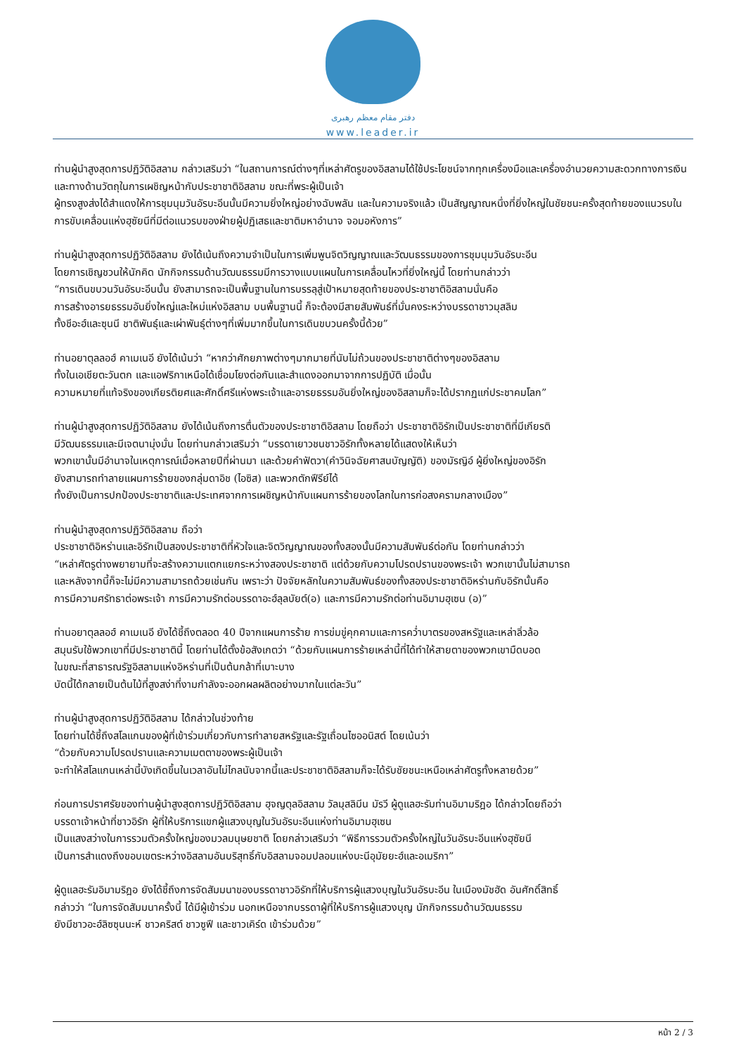دفتر مقام معظم رهبری
www.leader.ir
ท่านผู้นำสูงสุดการปฏิวัติอิสลาม กล่าวเสริมว่า “ในสถานการณ์ต่างๆที่เหล่าศัตรูของอิสลามได้ใช้ประโยชน์จากทุกเครื่องมือและเครื่องอำนวยความสะดวกทางการเงินและทางด้านวัตถุในการเผชิญหน้ากับประชาชาติอิสลาม ขณะที่พระผู้เป็นเจ้า
ผู้ทรงสูงส่งได้สำแดงให้การชุมนุมวันอัรบะอีนนั้นมีความยิ่งใหญ่อย่างฉับพลัน และในความจริงแล้ว เป็นสัญญาณหนึ่งที่ยิ่งใหญ่ในชัยชนะครั้งสุดท้ายของแนวรบในการขับเคลื่อนแห่งฮุซัยนีที่มีต่อแนวรบของฝ่ายผู้ปฏิเสธและชาติมหาอำนาจ จอมอหังการ”
ท่านผู้นำสูงสุดการปฏิวัติอิสลาม ยังได้เน้นถึงความจำเป็นในการเพิ่มพูนจิตวิญญาณและวัฒนธรรมของการชุมนุมวันอัรบะอีน
โดยการเชิญชวนให้นักคิด นักกิจกรรมด้านวัฒนธรรมมีการวางแบบแผนในการเคลื่อนไหวที่ยิ่งใหญ่นี้ โดยท่านกล่าวว่า
“การเดินขบวนวันอัรบะอีนนั้น ยังสามารถจะเป็นพื้นฐานในการบรรลุสู่เป้าหมายสุดท้ายของประชาชาติอิสลามนั่นคือ
การสร้างอารยธรรมอันยิ่งใหญ่และใหม่แห่งอิสลาม บนพื้นฐานนี้ ก็จะต้องมีสายสัมพันธ์ที่มั่นคงระหว่างบรรดาชาวมุสลิม
ทั้งชีอะฮ์และซุนนี ชาติพันธุ์และเผ่าพันธุ์ต่างๆที่เพิ่มมากขึ้นในการเดินขบวนครั้งนี้ด้วย”
ท่านอยาตุลลอฮ์ คาเมเนอี ยังได้เน้นว่า “หากว่าศักยภาพต่างๆมากมายที่นับไม่ถ้วนของประชาชาติต่างๆของอิสลาม
ทั้งในเอเชียตะวันตก และแอฟริกาเหนือได้เชื่อมโยงต่อกันและสำแดงออกมาจากการปฏิบัติ เมื่อนั้น
ความหมายที่แท้จริงของเกียรติยศและศักดิ์ศรีแห่งพระเจ้าและอารยธรรมอันยิ่งใหญ่ของอิสลามก็จะได้ปรากฏแก่ประชาคมโลก”
ท่านผู้นำสูงสุดการปฏิวัติอิสลาม ยังได้เน้นถึงการตื่นตัวของประชาชาติอิสลาม โดยถือว่า ประชาชาติอิรักเป็นประชาชาติที่มีเกียรติ
มีวัฒนธรรมและมีเจตนามุ่งมั่น โดยท่านกล่าวเสริมว่า “บรรดาเยาวชนชาวอิรักทั้งหลายได้แสดงให้เห็นว่า
พวกเขานั้นมีอำนาจในเหตุการณ์เมื่อหลายปีที่ผ่านมา และด้วยคำฟัตวา(คำวินิจฉัยศาสนบัญญัติ) ของมัรญิอ์ ผู้ยิ่งใหญ่ของอิรัก
ยังสามารถทำลายแผนการร้ายของกลุ่มดาอิช (ไอซิส) และพวกตักฟีรีย์ได้
ทั้งยังเป็นการปกป้องประชาชาติและประเทศจากการเผชิญหน้ากับแผนการร้ายของโลกในการก่อสงครามกลางเมือง”
ท่านผู้นำสูงสุดการปฏิวัติอิสลาม ถือว่า
ประชาชาติอิหร่านและอิรักเป็นสองประชาชาติที่หัวใจและจิตวิญญาณของทั้งสองนั้นมีความสัมพันธ์ต่อกัน โดยท่านกล่าวว่า
“เหล่าศัตรูต่างพยายามที่จะสร้างความแตกแยกระหว่างสองประชาชาติ แต่ด้วยกับความโปรดปรานของพระเจ้า พวกเขานั้นไม่สามารถ
และหลังจากนี้ก็จะไม่มีความสามารถด้วยเช่นกัน เพราะว่า ปัจจัยหลักในความสัมพันธ์ของทั้งสองประชาชาติอิหร่านกับอิรักนั้นคือ
การมีความศรัทธาต่อพระเจ้า การมีความรักต่อบรรดาอะฮ์ลุลบัยต์(อ) และการมีความรักต่อท่านอิมามฮุเซน (อ)”
ท่านอยาตุลลอฮ์ คาเมเนอี ยังได้ชี้ถึงตลอด 40 ปีจากแผนการร้าย การข่มขู่คุกคามและการคว่ำบาตรของสหรัฐและเหล่าลิ่วล้อ
สมุนรับใช้พวกเขาที่มีประชาชาตินี้ โดยท่านได้ตั้งข้อสังเกตว่า “ด้วยกับแผนการร้ายเหล่านี้ที่ได้ทำให้สายตาของพวกเขามืดบอด
ในขณะที่สาธารณรัฐอิสลามแห่งอิหร่านที่เป็นต้นกล้าที่เบาะบาง
บัดนี้ได้กลายเป็นต้นไม้ที่สูงสง่าที่งามกำลังจะออกผลผลิตอย่างมากในแต่ละวัน”
ท่านผู้นำสูงสุดการปฏิวัติอิสลาม ได้กล่าวในช่วงท้าย
โดยท่านได้ชี้ถึงสโลแกนของผู้ที่เข้าร่วมเกี่ยวกับการทำลายสหรัฐและรัฐเถื่อนไซออนิสต์ โดยเน้นว่า
“ด้วยกับความโปรดปรานและความเมตตาของพระผู้เป็นเจ้า
จะทำให้สโลแกนเหล่านี้บังเกิดขึ้นในเวลาอันไม่ไกลนับจากนี้และประชาชาติอิสลามก็จะได้รับชัยชนะเหนือเหล่าศัตรูทั้งหลายด้วย”
ก่อนการปราศรัยของท่านผู้นำสูงสุดการปฏิวัติอิสลาม ฮุจญตุลอิสลาม วัลมุสลิมีน มัรวี ผู้ดูแลฮะรัมท่านอิมามริฎอ ได้กล่าวโดยถือว่า
บรรดาเจ้าหน้าที่ชาวอิรัก ผู้ที่ให้บริการแขกผู้แสวงบุญในวันอัรบะอีนแห่งท่านอิมามฮุเซน
เป็นแสงสว่างในการรวมตัวครั้งใหญ่ของมวลมนุษยชาติ โดยกล่าวเสริมว่า “พิธีการรวมตัวครั้งใหญ่ในวันอัรบะอีนแห่งฮุซัยนี
เป็นการสำแดงถึงขอบเขตระหว่างอิสลามอันบริสุทธิ์กับอิสลามจอมปลอมแห่งบะนีอุมัยยะฮ์และอเมริกา”
ผู้ดูแลฮะรัมอิมามริฎอ ยังได้ชี้ถึงการจัดสัมมนาของบรรดาชาวอิรักที่ให้บริการผู้แสวงบุญในวันอัรบะอีน ในเมืองมัชฮัด อันศักดิ์สิทธิ์
กล่าวว่า “ในการจัดสัมมนาครั้งนี้ ได้มีผู้เข้าร่วม นอกเหนือจากบรรดาผู้ที่ให้บริการผู้แสวงบุญ นักกิจกรรมด้านวัฒนธรรม
ยังมีชาวอะฮ์ลิซซุนนะห์ ชาวคริสต์ ชาวซูฟี และชาวเคิร์ด เข้าร่วมด้วย”
หน้า 2 / 3